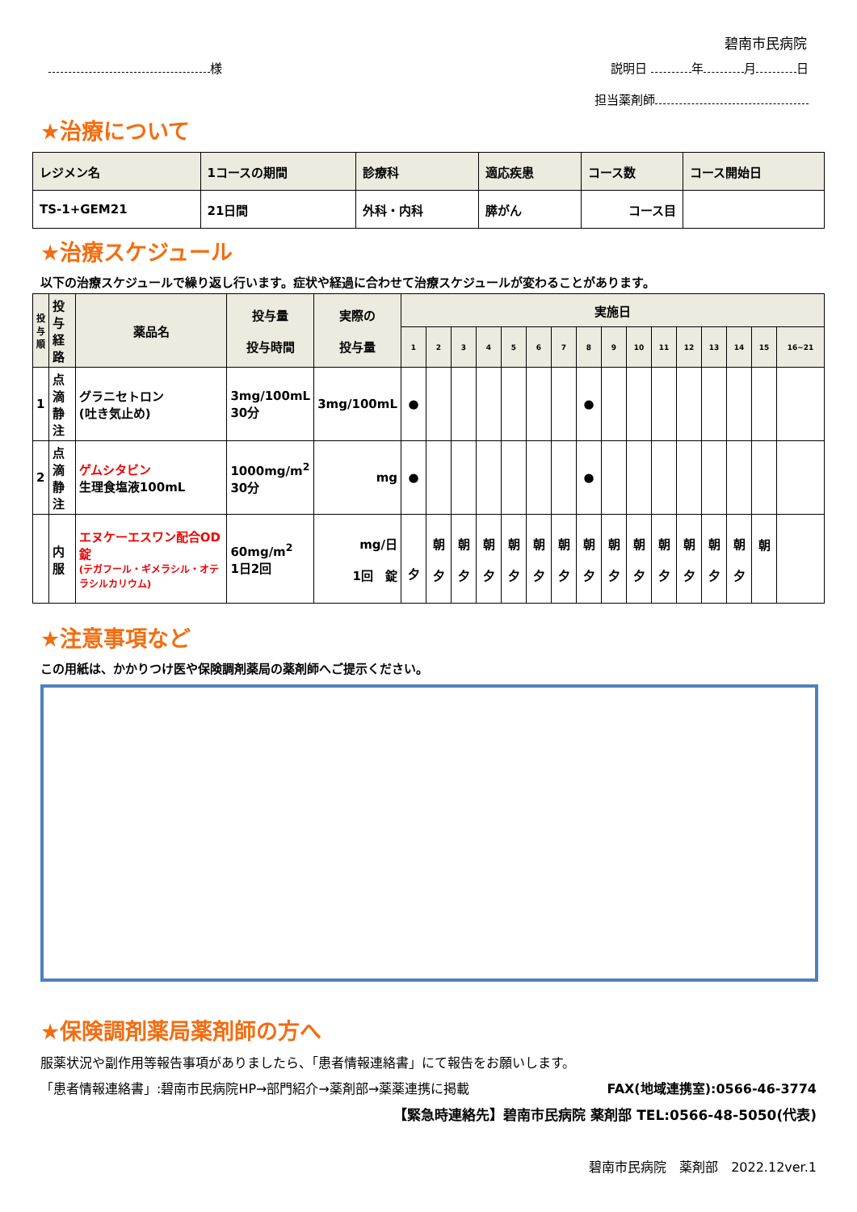碧南市民病院
様 説明日 年 月 日
担当薬剤師
★治療について
| レジメン名 | 1コースの期間 | 診療科 | 適応疾患 | コース数 | コース開始日 |
| --- | --- | --- | --- | --- | --- |
| TS-1+GEM21 | 21日間 | 外科・内科 | 膵がん | コース目 | |
★治療スケジュール
以下の治療スケジュールで繰り返し行います。症状や経過に合わせて治療スケジュールが変わることがあります。
| 投 与 順 | 投与 経路 | 薬品名 | 投与量 投与時間 | 実際の 投与量 | 実施日 | | | | | | | | | | | | | | | |
| --- | --- | --- | --- | --- | --- | --- | --- | --- | --- | --- | --- | --- | --- | --- | --- | --- | --- | --- | --- | --- |
| | | | | | 1 | 2 | 3 | 4 | 5 | 6 | 7 | 8 | 9 | 10 | 11 | 12 | 13 | 14 | 15 | 16~21 |
| 1 | 点滴 静注 | グラニセトロン (吐き気止め) | 3mg/100mL 30分 | 3mg/100mL | ● | | | | | | | ● | | | | | | | | |
| 2 | 点滴 静注 | ゲムシタビン 生理食塩液100mL | 1000mg/m<sup>2</sup> 30分 | mg | ● | | | | | | | ● | | | | | | | | |
| | 内服 | エヌケーエスワン配合OD錠 (テガフール・ギメラシル・オテラシルカリウム) | 60mg/m<sup>2</sup> 1日2回 | mg/日 1回 錠 | 夕 | 朝 夕 | 朝 夕 | 朝 夕 | 朝 夕 | 朝 夕 | 朝 夕 | 朝 夕 | 朝 夕 | 朝 夕 | 朝 夕 | 朝 夕 | 朝 夕 | 朝 夕 | 朝 | |
★注意事項など
この用紙は、かかりつけ医や保険調剤薬局の薬剤師へご提示ください。
★保険調剤薬局薬剤師の方へ
服薬状況や副作用等報告事項がありましたら、「患者情報連絡書」にて報告をお願いします。
「患者情報連絡書」:碧南市民病院HP→部門紹介→薬剤部→薬薬連携に掲載 FAX(地域連携室):0566-46-3774
【緊急時連絡先】碧南市民病院 薬剤部 TEL:0566-48-5050(代表)
碧南市民病院　薬剤部　2022.12ver.1